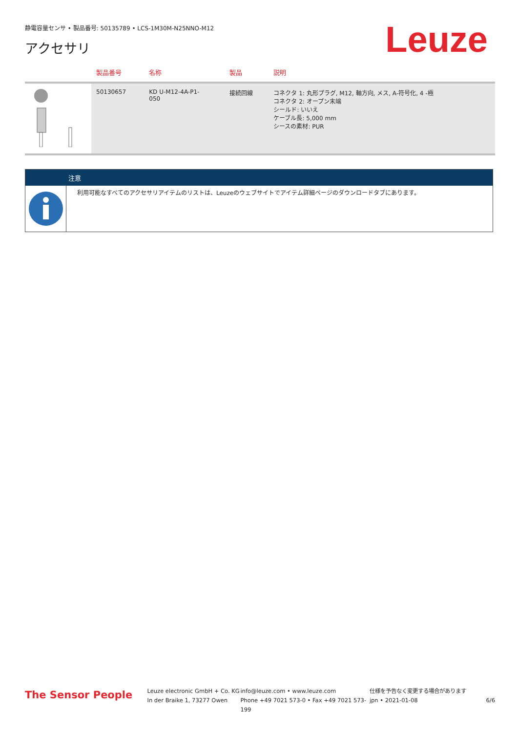静電容量センサ • 製品番号: 50135789 • LCS-1M30M-N25NNO-M12
アクセサリ Leuze
| | 製品番号 | 名称 | 製品 | 説明 |
| --- | --- | --- | --- | --- |
| | 50130657 | KD U-M12-4A-P1- 050 | 接続回線 | コネクタ 1: 丸形プラグ, M12, 軸方向, メス, A-符号化, 4 -極 コネクタ 2: オープン末端 シールド: いいえ ケーブル長: 5,000 mm シースの素材: PUR |
注意
利用可能なすべてのアクセサリアイテムのリストは、Leuzeのウェブサイトでアイテム詳細ページのダウンロードタブにあります。
The Sensor People
Leuze electronic GmbH + Co. KG
In der Braike 1, 73277 Owen
info@leuze.com • www.leuze.com
Phone +49 7021 573-0 • Fax +49 7021 573-199
仕様を予告なく変更する場合があります
jpn • 2021-01-08
6/6